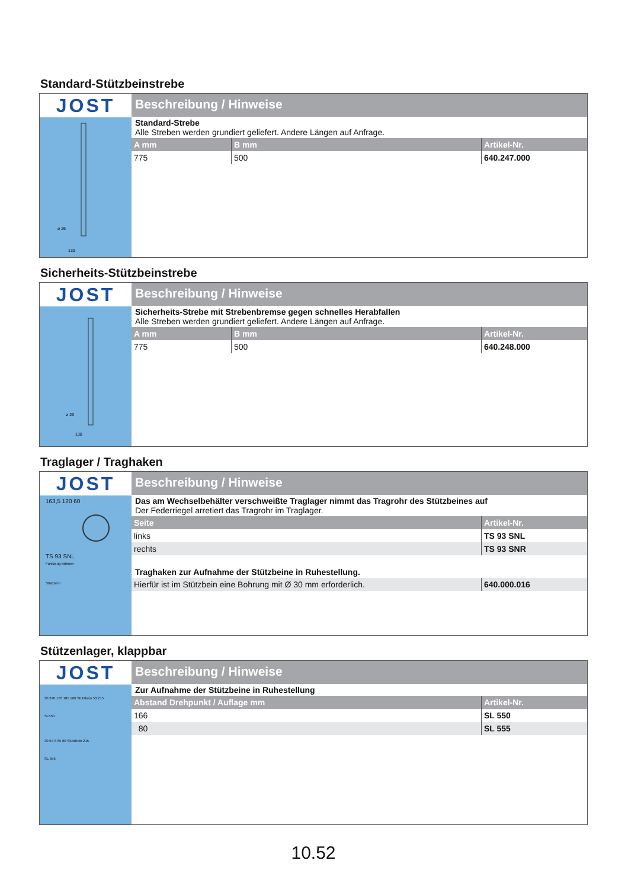Standard-Stützbeinstrebe
JOST
ø 26
130
Beschreibung / Hinweise
Standard-Strebe
Alle Streben werden grundiert geliefert. Andere Längen auf Anfrage.
| A mm | B mm | Artikel-Nr. |
| --- | --- | --- |
| 775 | 500 | 640.247.000 |
Sicherheits-Stützbeinstrebe
JOST
ø 26
130
Beschreibung / Hinweise
Sicherheits-Strebe mit Strebenbremse gegen schnelles Herabfallen
Alle Streben werden grundiert geliefert. Andere Längen auf Anfrage.
| A mm | B mm | Artikel-Nr. |
| --- | --- | --- |
| 775 | 500 | 640.248.000 |
Traglager / Traghaken
JOST
163,5 120 60
TS 93 SNL
Fahrzeug-rahmen
Stützbein
Beschreibung / Hinweise
Das am Wechselbehälter verschweißte Traglager nimmt das Tragrohr des Stützbeines auf
Der Federriegel arretiert das Tragrohr im Traglager.
| Seite | Artikel-Nr. |
| --- | --- |
| links | TS 93 SNL |
| rechts | TS 93 SNR |
Traghaken zur Aufnahme der Stützbeine in Ruhestellung.
| Hierfür ist im Stützbein eine Bohrung mit Ø 30 mm erforderlich. | 640.000.016 |
Stützenlager, klappbar
JOST
30 240 170 181 166 Stützbein 50 215
SL550
30 64 8 85 80 Stützbein 215
SL 555
Beschreibung / Hinweise
Zur Aufnahme der Stützbeine in Ruhestellung
| Abstand Drehpunkt / Auflage mm | Artikel-Nr. |
| --- | --- |
| 166 | SL 550 |
| 80 | SL 555 |
10.52